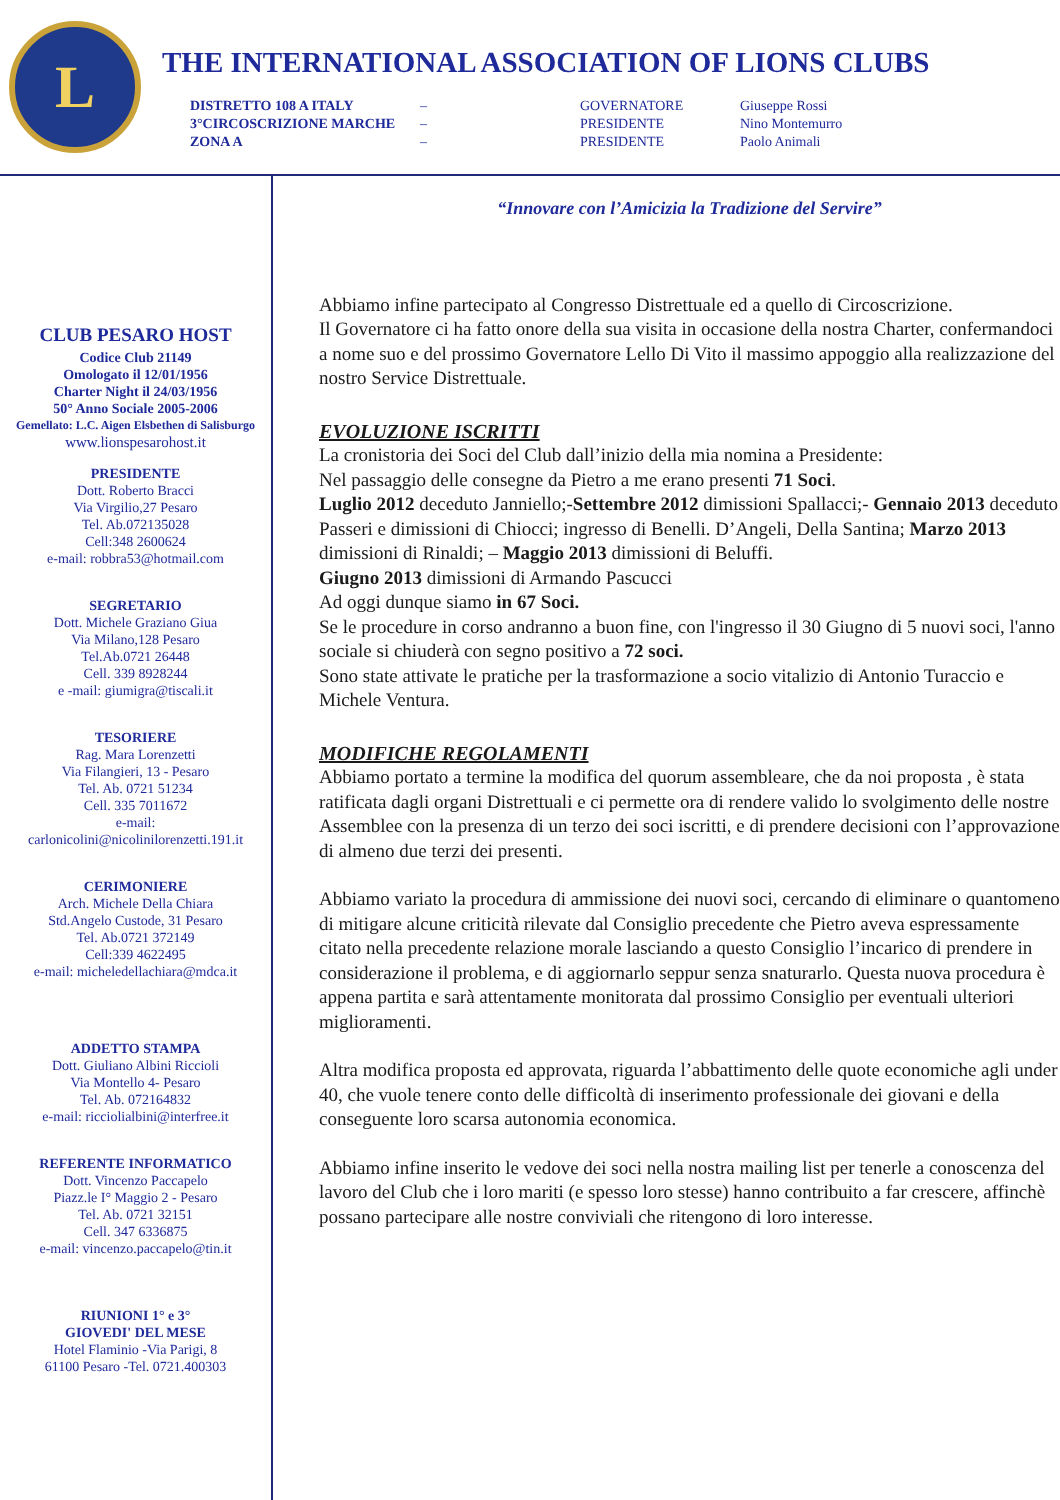L
THE INTERNATIONAL ASSOCIATION OF LIONS CLUBS
| DISTRETTO 108 A ITALY | – | GOVERNATORE | Giuseppe Rossi |
| 3°CIRCOSCRIZIONE MARCHE | – | PRESIDENTE | Nino Montemurro |
| ZONA A | – | PRESIDENTE | Paolo Animali |
CLUB PESARO HOST
Codice Club 21149
Omologato il 12/01/1956
Charter Night il 24/03/1956
50° Anno Sociale 2005-2006
Gemellato: L.C. Aigen Elsbethen di Salisburgo
www.lionspesarohost.it
PRESIDENTE
Dott. Roberto Bracci
Via Virgilio,27 Pesaro
Tel. Ab.072135028
Cell:348 2600624
e-mail: robbra53@hotmail.com
SEGRETARIO
Dott. Michele Graziano Giua
Via Milano,128 Pesaro
Tel.Ab.0721 26448
Cell. 339 8928244
e -mail: giumigra@tiscali.it
TESORIERE
Rag. Mara Lorenzetti
Via Filangieri, 13 - Pesaro
Tel. Ab. 0721 51234
Cell. 335 7011672
e-mail:
carlonicolini@nicolinilorenzetti.191.it
CERIMONIERE
Arch. Michele Della Chiara
Std.Angelo Custode, 31 Pesaro
Tel. Ab.0721 372149
Cell:339 4622495
e-mail: micheledellachiara@mdca.it
ADDETTO STAMPA
Dott. Giuliano Albini Riccioli
Via Montello 4- Pesaro
Tel. Ab. 072164832
e-mail: ricciolialbini@interfree.it
REFERENTE INFORMATICO
Dott. Vincenzo Paccapelo
Piazz.le I° Maggio 2 - Pesaro
Tel. Ab. 0721 32151
Cell. 347 6336875
e-mail: vincenzo.paccapelo@tin.it
RIUNIONI 1° e 3°
GIOVEDI' DEL MESE
Hotel Flaminio -Via Parigi, 8
61100 Pesaro -Tel. 0721.400303
“Innovare con l’Amicizia la Tradizione del Servire”
Abbiamo infine partecipato al Congresso Distrettuale ed a quello di Circoscrizione.
Il Governatore ci ha fatto onore della sua visita in occasione della nostra Charter, confermandoci a nome suo e del prossimo Governatore Lello Di Vito il massimo appoggio alla realizzazione del nostro Service Distrettuale.
EVOLUZIONE ISCRITTI
La cronistoria dei Soci del Club dall’inizio della mia nomina a Presidente:
Nel passaggio delle consegne da Pietro a me erano presenti 71 Soci.
Luglio 2012 deceduto Janniello;-Settembre 2012 dimissioni Spallacci;- Gennaio 2013 deceduto Passeri e dimissioni di Chiocci; ingresso di Benelli. D’Angeli, Della Santina; Marzo 2013 dimissioni di Rinaldi; – Maggio 2013 dimissioni di Beluffi.
Giugno 2013 dimissioni di Armando Pascucci
Ad oggi dunque siamo in 67 Soci.
Se le procedure in corso andranno a buon fine, con l'ingresso il 30 Giugno di 5 nuovi soci, l'anno sociale si chiuderà con segno positivo a 72 soci.
Sono state attivate le pratiche per la trasformazione a socio vitalizio di Antonio Turaccio e Michele Ventura.
MODIFICHE REGOLAMENTI
Abbiamo portato a termine la modifica del quorum assembleare, che da noi proposta , è stata ratificata dagli organi Distrettuali e ci permette ora di rendere valido lo svolgimento delle nostre Assemblee con la presenza di un terzo dei soci iscritti, e di prendere decisioni con l’approvazione di almeno due terzi dei presenti.
Abbiamo variato la procedura di ammissione dei nuovi soci, cercando di eliminare o quantomeno di mitigare alcune criticità rilevate dal Consiglio precedente che Pietro aveva espressamente citato nella precedente relazione morale lasciando a questo Consiglio l’incarico di prendere in considerazione il problema, e di aggiornarlo seppur senza snaturarlo. Questa nuova procedura è appena partita e sarà attentamente monitorata dal prossimo Consiglio per eventuali ulteriori miglioramenti.
Altra modifica proposta ed approvata, riguarda l’abbattimento delle quote economiche agli under 40, che vuole tenere conto delle difficoltà di inserimento professionale dei giovani e della conseguente loro scarsa autonomia economica.
Abbiamo infine inserito le vedove dei soci nella nostra mailing list per tenerle a conoscenza del lavoro del Club che i loro mariti (e spesso loro stesse) hanno contribuito a far crescere, affinchè possano partecipare alle nostre conviviali che ritengono di loro interesse.